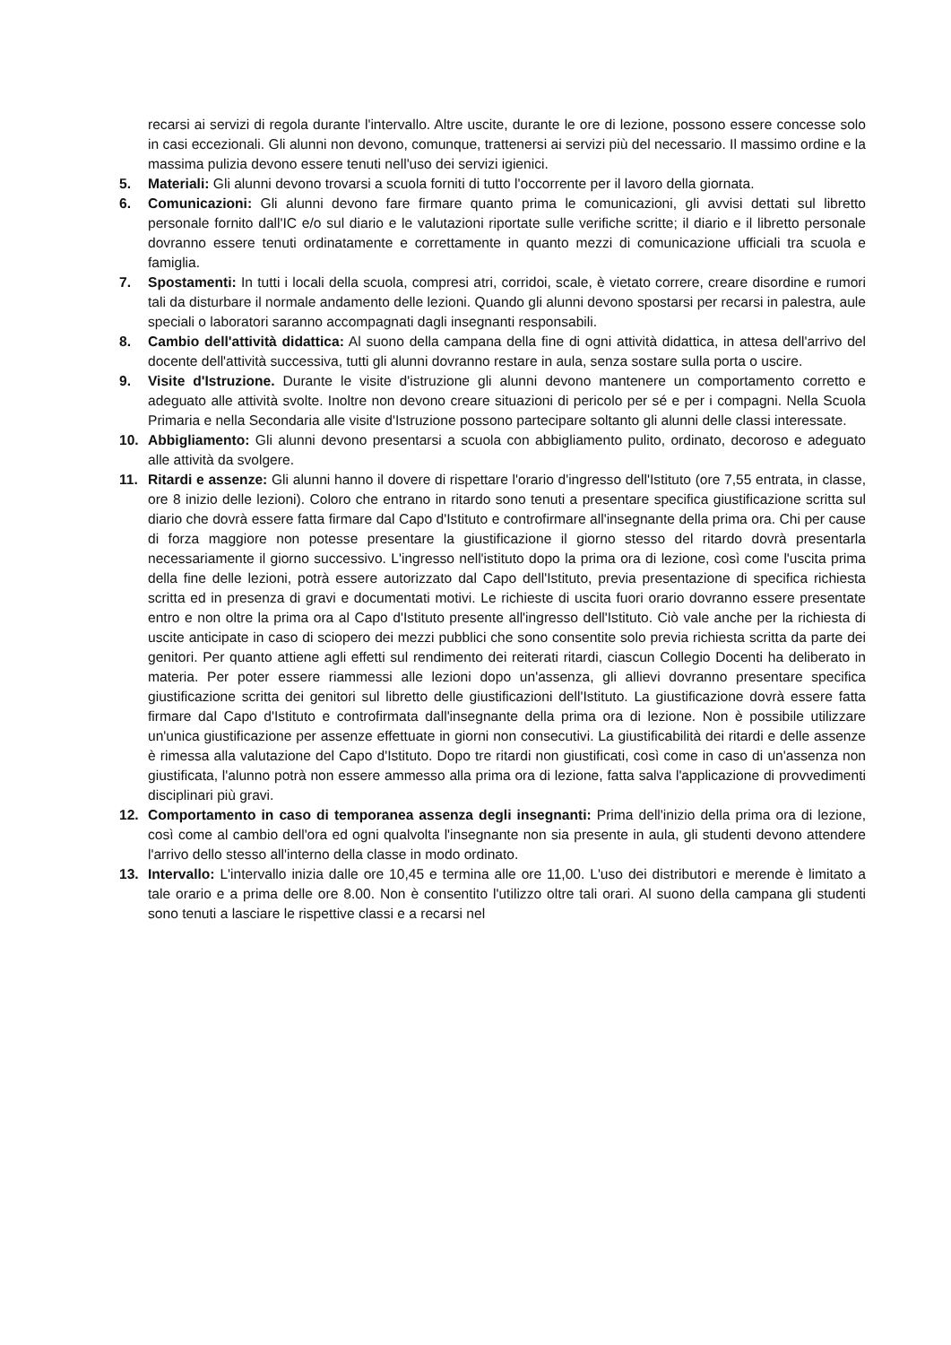recarsi ai servizi di regola durante l'intervallo. Altre uscite, durante le ore di lezione, possono essere concesse solo in casi eccezionali. Gli alunni non devono, comunque, trattenersi ai servizi più del necessario. Il massimo ordine e la massima pulizia devono essere tenuti nell'uso dei servizi igienici.
5. Materiali: Gli alunni devono trovarsi a scuola forniti di tutto l'occorrente per il lavoro della giornata.
6. Comunicazioni: Gli alunni devono fare firmare quanto prima le comunicazioni, gli avvisi dettati sul libretto personale fornito dall'IC e/o sul diario e le valutazioni riportate sulle verifiche scritte; il diario e il libretto personale dovranno essere tenuti ordinatamente e correttamente in quanto mezzi di comunicazione ufficiali tra scuola e famiglia.
7. Spostamenti: In tutti i locali della scuola, compresi atri, corridoi, scale, è vietato correre, creare disordine e rumori tali da disturbare il normale andamento delle lezioni. Quando gli alunni devono spostarsi per recarsi in palestra, aule speciali o laboratori saranno accompagnati dagli insegnanti responsabili.
8. Cambio dell'attività didattica: Al suono della campana della fine di ogni attività didattica, in attesa dell'arrivo del docente dell'attività successiva, tutti gli alunni dovranno restare in aula, senza sostare sulla porta o uscire.
9. Visite d'Istruzione. Durante le visite d'istruzione gli alunni devono mantenere un comportamento corretto e adeguato alle attività svolte. Inoltre non devono creare situazioni di pericolo per sé e per i compagni. Nella Scuola Primaria e nella Secondaria alle visite d'Istruzione possono partecipare soltanto gli alunni delle classi interessate.
10. Abbigliamento: Gli alunni devono presentarsi a scuola con abbigliamento pulito, ordinato, decoroso e adeguato alle attività da svolgere.
11. Ritardi e assenze: Gli alunni hanno il dovere di rispettare l'orario d'ingresso dell'Istituto (ore 7,55 entrata, in classe, ore 8 inizio delle lezioni). Coloro che entrano in ritardo sono tenuti a presentare specifica giustificazione scritta sul diario che dovrà essere fatta firmare dal Capo d'Istituto e controfirmare all'insegnante della prima ora. Chi per cause di forza maggiore non potesse presentare la giustificazione il giorno stesso del ritardo dovrà presentarla necessariamente il giorno successivo. L'ingresso nell'istituto dopo la prima ora di lezione, così come l'uscita prima della fine delle lezioni, potrà essere autorizzato dal Capo dell'Istituto, previa presentazione di specifica richiesta scritta ed in presenza di gravi e documentati motivi. Le richieste di uscita fuori orario dovranno essere presentate entro e non oltre la prima ora al Capo d'Istituto presente all'ingresso dell'Istituto. Ciò vale anche per la richiesta di uscite anticipate in caso di sciopero dei mezzi pubblici che sono consentite solo previa richiesta scritta da parte dei genitori. Per quanto attiene agli effetti sul rendimento dei reiterati ritardi, ciascun Collegio Docenti ha deliberato in materia. Per poter essere riammessi alle lezioni dopo un'assenza, gli allievi dovranno presentare specifica giustificazione scritta dei genitori sul libretto delle giustificazioni dell'Istituto. La giustificazione dovrà essere fatta firmare dal Capo d'Istituto e controfirmata dall'insegnante della prima ora di lezione. Non è possibile utilizzare un'unica giustificazione per assenze effettuate in giorni non consecutivi. La giustificabilità dei ritardi e delle assenze è rimessa alla valutazione del Capo d'Istituto. Dopo tre ritardi non giustificati, così come in caso di un'assenza non giustificata, l'alunno potrà non essere ammesso alla prima ora di lezione, fatta salva l'applicazione di provvedimenti disciplinari più gravi.
12. Comportamento in caso di temporanea assenza degli insegnanti: Prima dell'inizio della prima ora di lezione, così come al cambio dell'ora ed ogni qualvolta l'insegnante non sia presente in aula, gli studenti devono attendere l'arrivo dello stesso all'interno della classe in modo ordinato.
13. Intervallo: L'intervallo inizia dalle ore 10,45 e termina alle ore 11,00. L'uso dei distributori e merende è limitato a tale orario e a prima delle ore 8.00. Non è consentito l'utilizzo oltre tali orari. Al suono della campana gli studenti sono tenuti a lasciare le rispettive classi e a recarsi nel